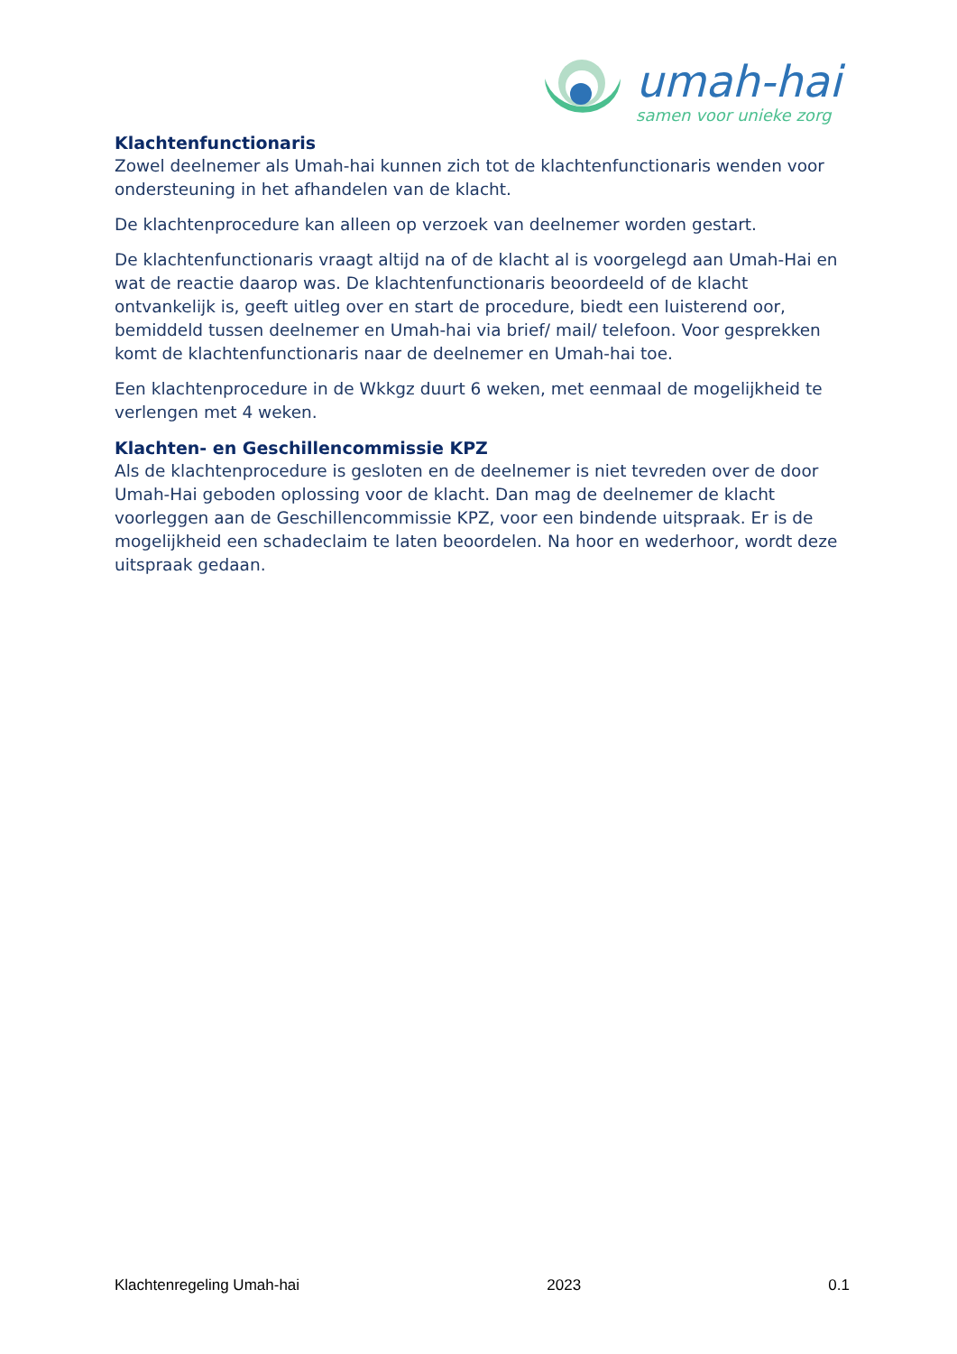umah-hai
samen voor unieke zorg
Klachtenfunctionaris
Zowel deelnemer als Umah-hai kunnen zich tot de klachtenfunctionaris wenden voor ondersteuning in het afhandelen van de klacht.
De klachtenprocedure kan alleen op verzoek van deelnemer worden gestart.
De klachtenfunctionaris vraagt altijd na of de klacht al is voorgelegd aan Umah-Hai en wat de reactie daarop was. De klachtenfunctionaris beoordeeld of de klacht ontvankelijk is, geeft uitleg over en start de procedure, biedt een luisterend oor, bemiddeld tussen deelnemer en Umah-hai via brief/ mail/ telefoon. Voor gesprekken komt de klachtenfunctionaris naar de deelnemer en Umah-hai toe.
Een klachtenprocedure in de Wkkgz duurt 6 weken, met eenmaal de mogelijkheid te verlengen met 4 weken.
Klachten- en Geschillencommissie KPZ
Als de klachtenprocedure is gesloten en de deelnemer is niet tevreden over de door Umah-Hai geboden oplossing voor de klacht. Dan mag de deelnemer de klacht voorleggen aan de Geschillencommissie KPZ, voor een bindende uitspraak. Er is de mogelijkheid een schadeclaim te laten beoordelen. Na hoor en wederhoor, wordt deze uitspraak gedaan.
Klachtenregeling Umah-hai 2023 0.1